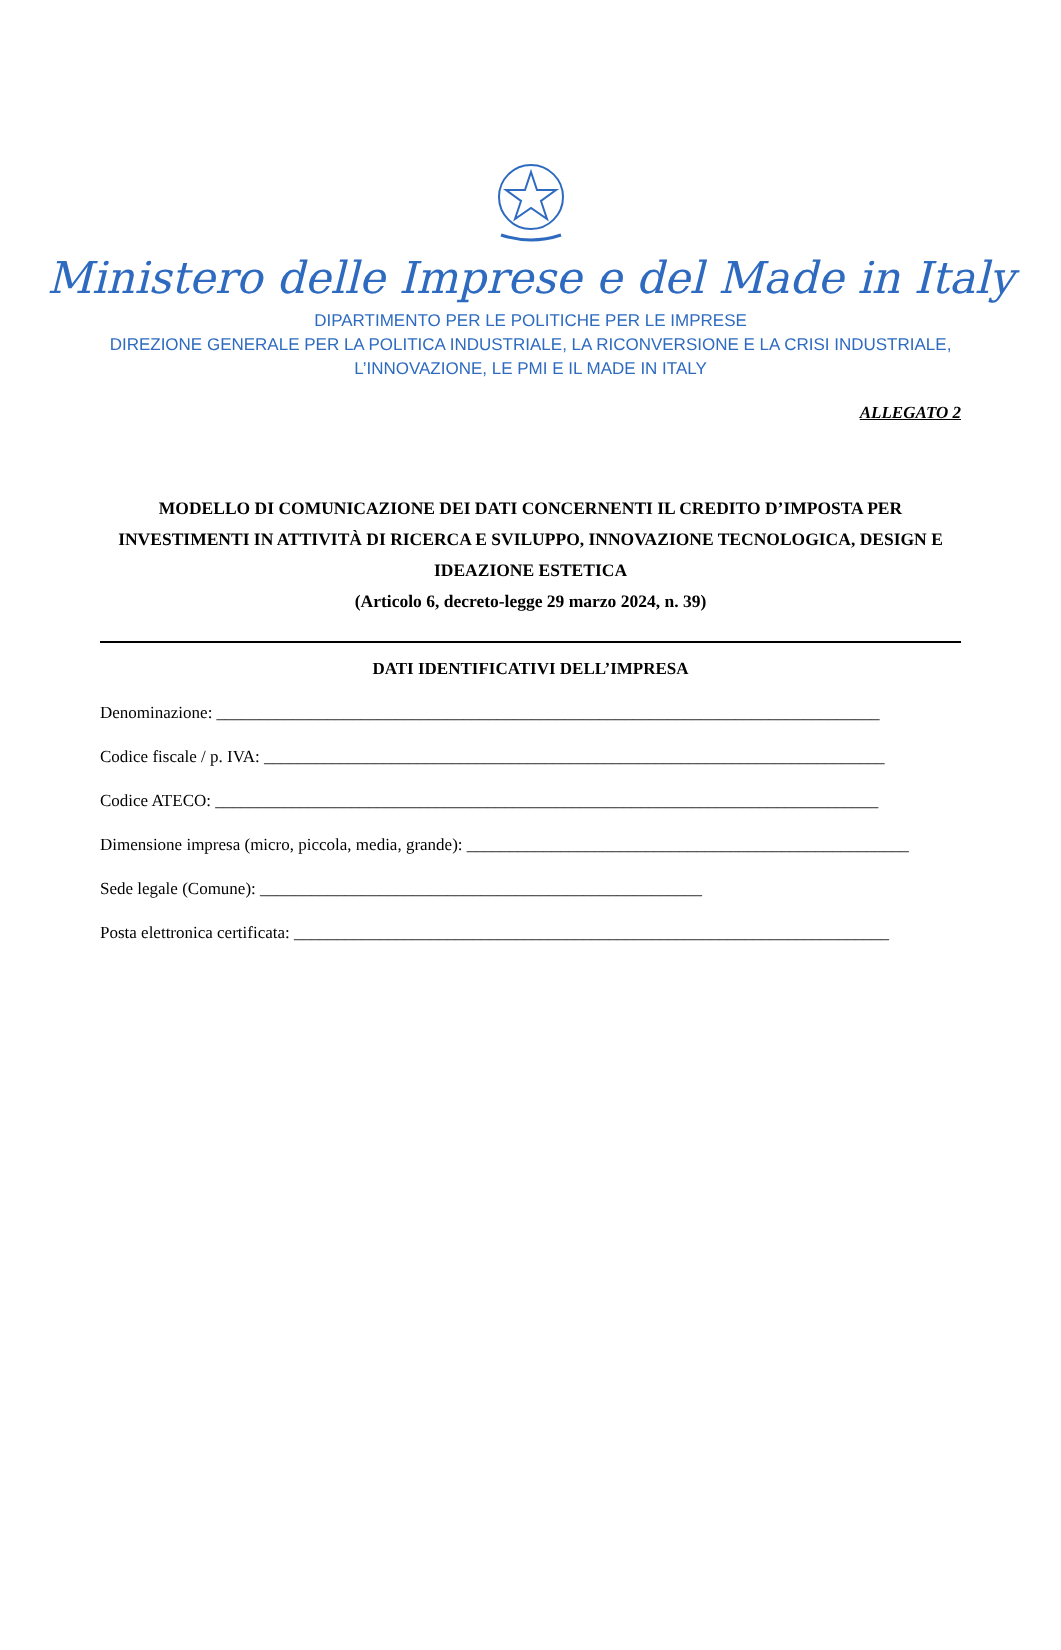Ministero delle Imprese e del Made in Italy
DIPARTIMENTO PER LE POLITICHE PER LE IMPRESE
DIREZIONE GENERALE PER LA POLITICA INDUSTRIALE, LA RICONVERSIONE E LA CRISI INDUSTRIALE,
L’INNOVAZIONE, LE PMI E IL MADE IN ITALY
ALLEGATO 2
MODELLO DI COMUNICAZIONE DEI DATI CONCERNENTI IL CREDITO D’IMPOSTA PER INVESTIMENTI IN ATTIVITÀ DI RICERCA E SVILUPPO, INNOVAZIONE TECNOLOGICA, DESIGN E IDEAZIONE ESTETICA
(Articolo 6, decreto-legge 29 marzo 2024, n. 39)
DATI IDENTIFICATIVI DELL’IMPRESA
Denominazione: ______________________________________________________________________________
Codice fiscale / p. IVA: _________________________________________________________________________
Codice ATECO: ______________________________________________________________________________
Dimensione impresa (micro, piccola, media, grande): ____________________________________________________
Sede legale (Comune): ____________________________________________________
Posta elettronica certificata: ______________________________________________________________________